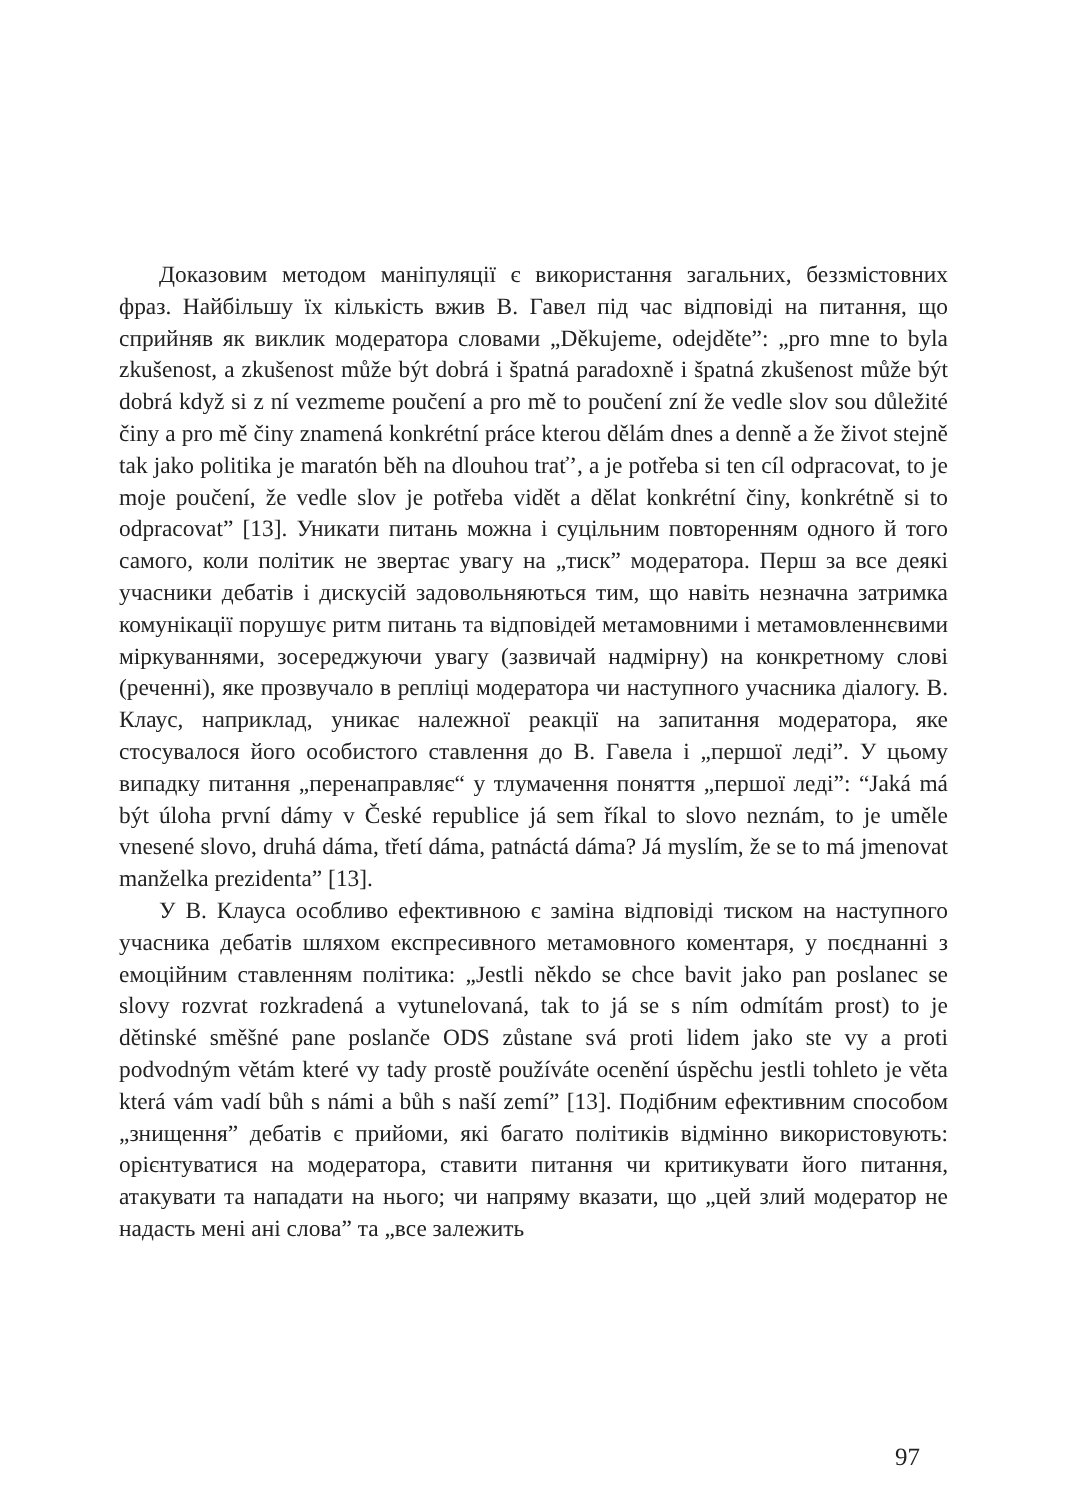Доказовим методом маніпуляції є використання загальних, беззмістовних фраз. Найбільшу їх кількість вжив В. Гавел під час відповіді на питання, що сприйняв як виклик модератора словами „Děkujeme, odejděte”: „pro mne to byla zkušenost, a zkušenost může být dobrá i špatná paradoxně i špatná zkušenost může být dobrá když si z ní vezmeme poučení a pro mě to poučení zní že vedle slov sou důležité činy a pro mě činy znamená konkrétní práce kterou dělám dnes a denně a že život stejně tak jako politika je maratón běh na dlouhou trať’, a je potřeba si ten cíl odpracovat, to je moje poučení, že vedle slov je potřeba vidět a dělat konkrétní činy, konkrétně si to odpracovat” [13]. Уникати питань можна і суцільним повторенням одного й того самого, коли політик не звертає увагу на „тиск” модератора. Перш за все деякі учасники дебатів і дискусій задовольняються тим, що навіть незначна затримка комунікації порушує ритм питань та відповідей метамовними і метамовленнєвими міркуваннями, зосереджуючи увагу (зазвичай надмірну) на конкретному слові (реченні), яке прозвучало в репліці модератора чи наступного учасника діалогу. В. Клаус, наприклад, уникає належної реакції на запитання модератора, яке стосувалося його особистого ставлення до В. Гавела і „першої леді”. У цьому випадку питання „перенаправляє“ у тлумачення поняття „першої леді”: “Jaká má být úloha první dámy v České republice já sem říkal to slovo neznám, to je uměle vnesené slovo, druhá dáma, třetí dáma, patnáctá dáma? Já myslím, že se to má jmenovat manželka prezidenta” [13].
У В. Клауса особливо ефективною є заміна відповіді тиском на наступного учасника дебатів шляхом експресивного метамовного коментаря, у поєднанні з емоційним ставленням політика: „Jestli někdo se chce bavit jako pan poslanec se slovy rozvrat rozkradená a vytunelovaná, tak to já se s ním odmítám prost) to je dětinské směšné pane poslanče ODS zůstane svá proti lidem jako ste vy a proti podvodným větám které vy tady prostě používáte ocenění úspěchu jestli tohleto je věta která vám vadí bůh s námi a bůh s naší zemí” [13]. Подібним ефективним способом „знищення” дебатів є прийоми, які багато політиків відмінно використовують: орієнтуватися на модератора, ставити питання чи критикувати його питання, атакувати та нападати на нього; чи напряму вказати, що „цей злий модератор не надасть мені ані слова” та „все залежить
97